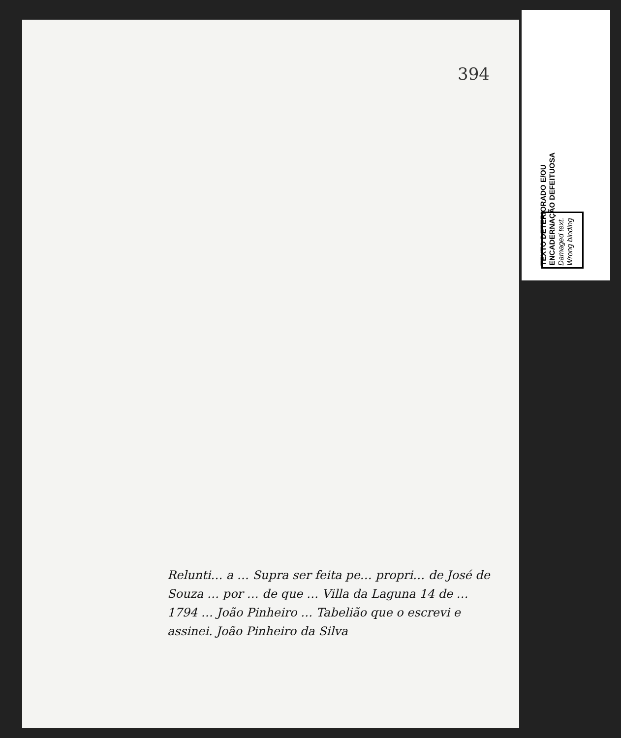TEXTO DETERIORADO E/OU
ENCADERNAÇÃO DEFEITUOSA
Damaged text.
Wrong binding
394
Relunti… a … Supra ser feita pe… propri… de José de Souza … por … de que … Villa da Laguna 14 de … 1794 … João Pinheiro … Tabelião que o escrevi e assinei. João Pinheiro da Silva